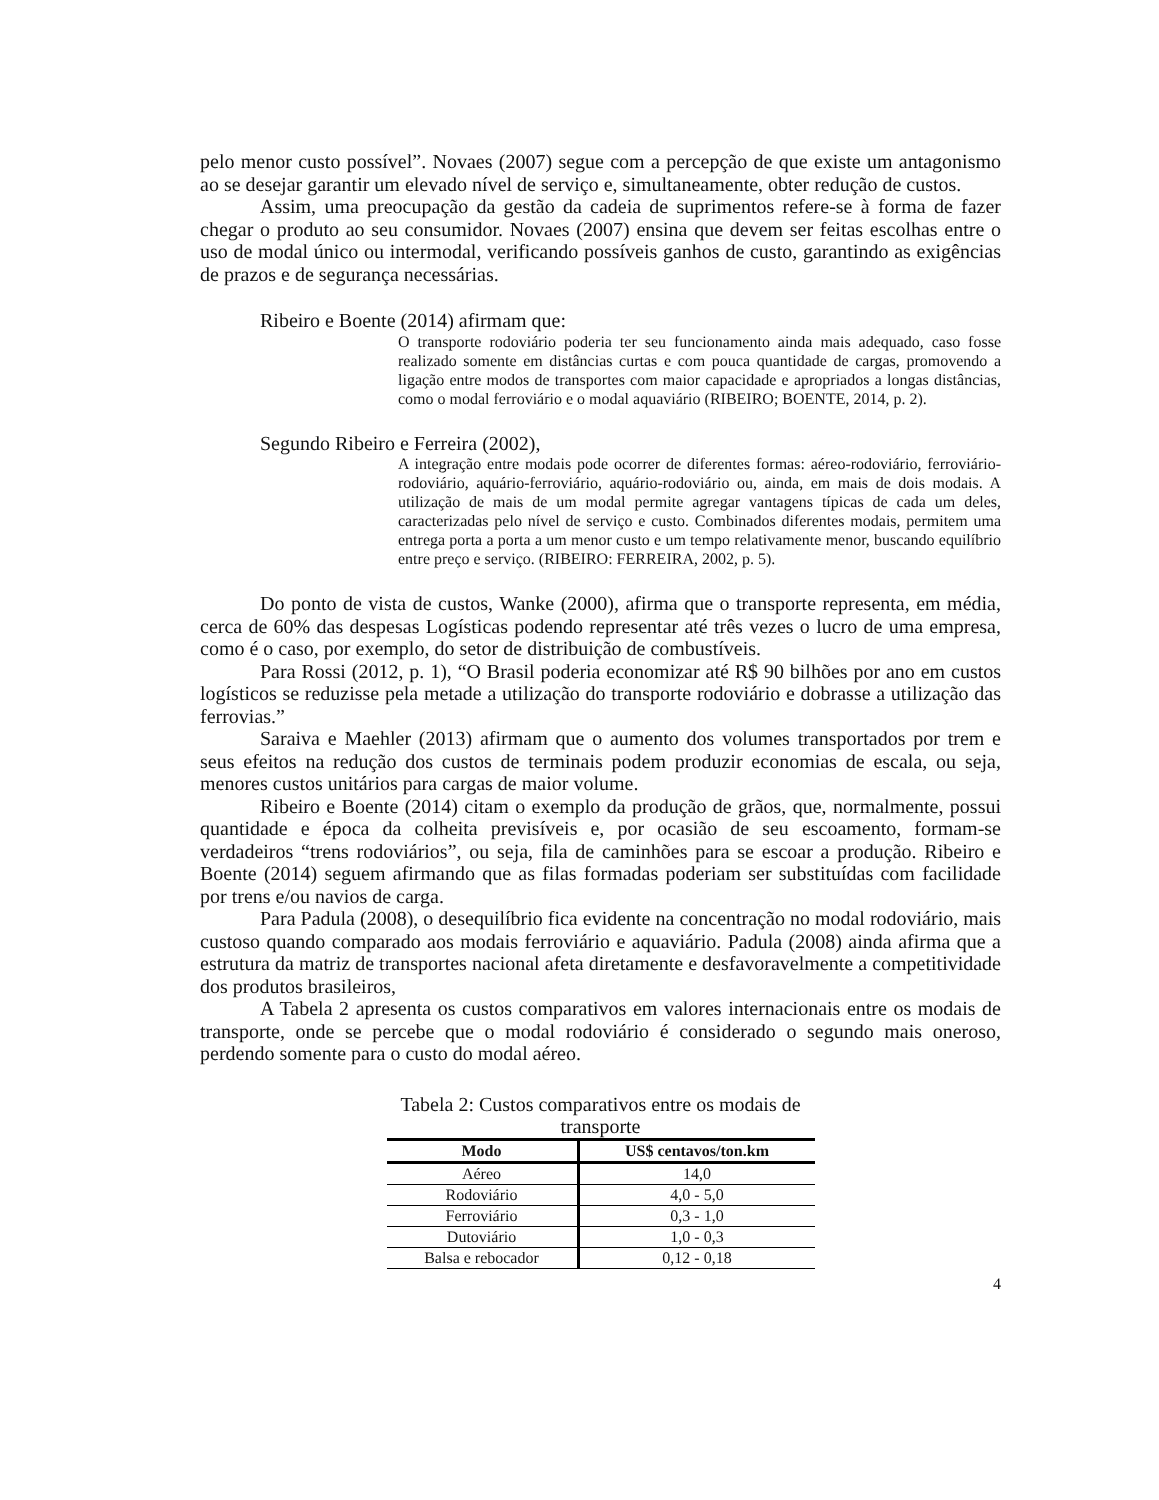pelo menor custo possível”. Novaes (2007) segue com a percepção de que existe um antagonismo ao se desejar garantir um elevado nível de serviço e, simultaneamente, obter redução de custos.
Assim, uma preocupação da gestão da cadeia de suprimentos refere-se à forma de fazer chegar o produto ao seu consumidor. Novaes (2007) ensina que devem ser feitas escolhas entre o uso de modal único ou intermodal, verificando possíveis ganhos de custo, garantindo as exigências de prazos e de segurança necessárias.
Ribeiro e Boente (2014) afirmam que:
O transporte rodoviário poderia ter seu funcionamento ainda mais adequado, caso fosse realizado somente em distâncias curtas e com pouca quantidade de cargas, promovendo a ligação entre modos de transportes com maior capacidade e apropriados a longas distâncias, como o modal ferroviário e o modal aquaviário (RIBEIRO; BOENTE, 2014, p. 2).
Segundo Ribeiro e Ferreira (2002),
A integração entre modais pode ocorrer de diferentes formas: aéreo-rodoviário, ferroviário-rodoviário, aquário-ferroviário, aquário-rodoviário ou, ainda, em mais de dois modais. A utilização de mais de um modal permite agregar vantagens típicas de cada um deles, caracterizadas pelo nível de serviço e custo. Combinados diferentes modais, permitem uma entrega porta a porta a um menor custo e um tempo relativamente menor, buscando equilíbrio entre preço e serviço. (RIBEIRO: FERREIRA, 2002, p. 5).
Do ponto de vista de custos, Wanke (2000), afirma que o transporte representa, em média, cerca de 60% das despesas Logísticas podendo representar até três vezes o lucro de uma empresa, como é o caso, por exemplo, do setor de distribuição de combustíveis.
Para Rossi (2012, p. 1), “O Brasil poderia economizar até R$ 90 bilhões por ano em custos logísticos se reduzisse pela metade a utilização do transporte rodoviário e dobrasse a utilização das ferrovias.”
Saraiva e Maehler (2013) afirmam que o aumento dos volumes transportados por trem e seus efeitos na redução dos custos de terminais podem produzir economias de escala, ou seja, menores custos unitários para cargas de maior volume.
Ribeiro e Boente (2014) citam o exemplo da produção de grãos, que, normalmente, possui quantidade e época da colheita previsíveis e, por ocasião de seu escoamento, formam-se verdadeiros “trens rodoviários”, ou seja, fila de caminhões para se escoar a produção. Ribeiro e Boente (2014) seguem afirmando que as filas formadas poderiam ser substituídas com facilidade por trens e/ou navios de carga.
Para Padula (2008), o desequilíbrio fica evidente na concentração no modal rodoviário, mais custoso quando comparado aos modais ferroviário e aquaviário. Padula (2008) ainda afirma que a estrutura da matriz de transportes nacional afeta diretamente e desfavoravelmente a competitividade dos produtos brasileiros,
A Tabela 2 apresenta os custos comparativos em valores internacionais entre os modais de transporte, onde se percebe que o modal rodoviário é considerado o segundo mais oneroso, perdendo somente para o custo do modal aéreo.
Tabela 2: Custos comparativos entre os modais de transporte
| Modo | US$ centavos/ton.km |
| --- | --- |
| Aéreo | 14,0 |
| Rodoviário | 4,0 - 5,0 |
| Ferroviário | 0,3 - 1,0 |
| Dutoviário | 1,0 - 0,3 |
| Balsa e rebocador | 0,12 - 0,18 |
4